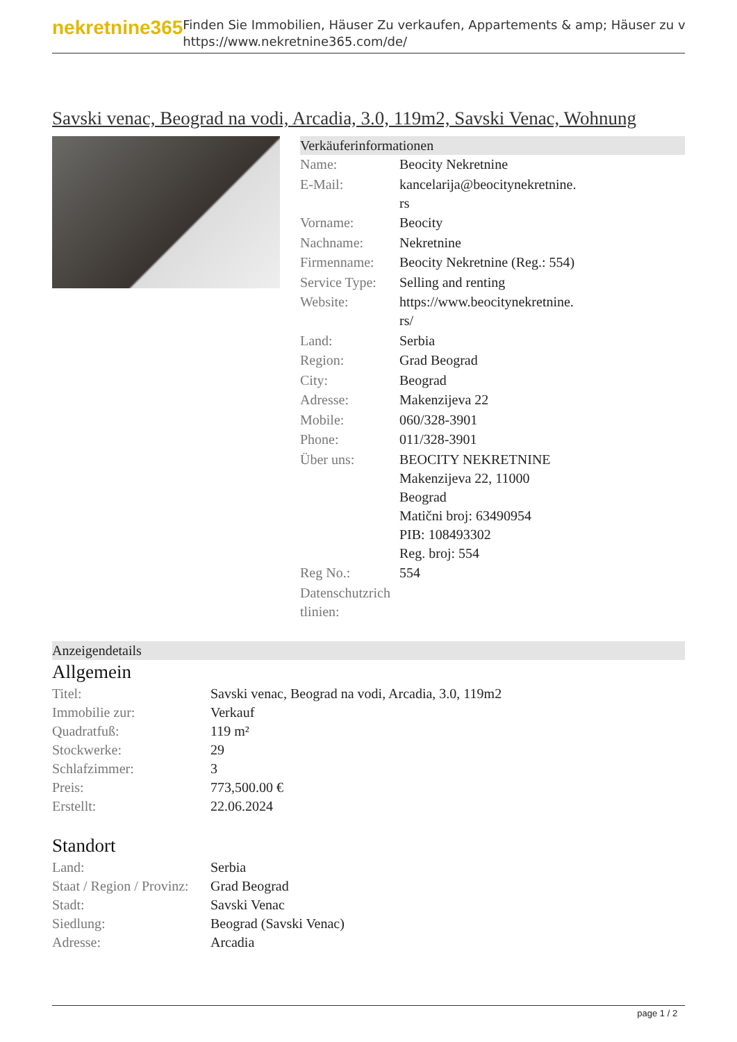nekretnine365
Finden Sie Immobilien, Häuser Zu verkaufen, Appartements & amp; Häuser zu v
https://www.nekretnine365.com/de/
Savski venac, Beograd na vodi, Arcadia, 3.0, 119m2, Savski Venac, Wohnung
Verkäuferinformationen
| Name: | Beocity Nekretnine |
| E-Mail: | kancelarija@beocitynekretnine. rs |
| Vorname: | Beocity |
| Nachname: | Nekretnine |
| Firmenname: | Beocity Nekretnine (Reg.: 554) |
| Service Type: | Selling and renting |
| Website: | https://www.beocitynekretnine. rs/ |
| Land: | Serbia |
| Region: | Grad Beograd |
| City: | Beograd |
| Adresse: | Makenzijeva 22 |
| Mobile: | 060/328-3901 |
| Phone: | 011/328-3901 |
| Über uns: | BEOCITY NEKRETNINE Makenzijeva 22, 11000 Beograd Matični broj: 63490954 PIB: 108493302 Reg. broj: 554 |
| Reg No.: | 554 |
| Datenschutzrich tlinien: | |
Anzeigendetails
Allgemein
| Titel: | Savski venac, Beograd na vodi, Arcadia, 3.0, 119m2 |
| Immobilie zur: | Verkauf |
| Quadratfuß: | 119 m² |
| Stockwerke: | 29 |
| Schlafzimmer: | 3 |
| Preis: | 773,500.00 € |
| Erstellt: | 22.06.2024 |
Standort
| Land: | Serbia |
| Staat / Region / Provinz: | Grad Beograd |
| Stadt: | Savski Venac |
| Siedlung: | Beograd (Savski Venac) |
| Adresse: | Arcadia |
page 1 / 2